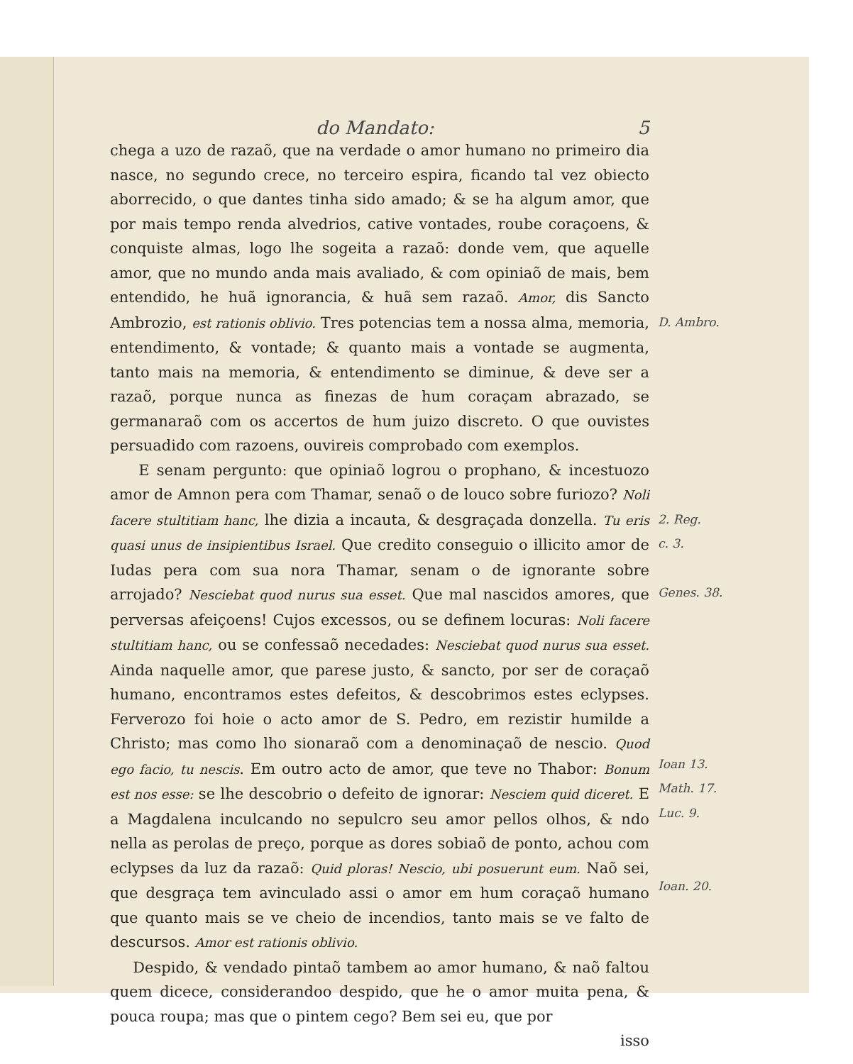do Mandato: 5
chega a uzo de razaõ, que na verdade o amor humano no primeiro dia nasce, no segundo crece, no terceiro espira, ficando tal vez obiecto aborrecido, o que dantes tinha sido amado; & se ha algum amor, que por mais tempo renda alvedrios, cative vontades, roube coraçoens, & conquiste almas, logo lhe sogeita a razaõ: donde vem, que aquelle amor, que no mundo anda mais avaliado, & com opiniaõ de mais, bem entendido, he huã ignorancia, & huã sem razaõ. Amor, dis Sancto Ambrozio, est rationis oblivio. Tres potencias tem a nossa alma, memoria, entendimento, & vontade; & quanto mais a vontade se augmenta, tanto mais na memoria, & entendimento se diminue, & deve ser a razaõ, porque nunca as finezas de hum coraçam abrazado, se germanaraõ com os accertos de hum juizo discreto. O que ouvistes persuadido com razoens, ouvireis comprobado com exemplos.
D. Ambro.
E senam pergunto: que opiniaõ logrou o prophano, & incestuozo amor de Amnon pera com Thamar, senaõ o de louco sobre furiozo? Noli facere stultitiam hanc, lhe dizia a incauta, & desgraçada donzella. Tu eris quasi unus de insipientibus Israel. Que credito conseguio o illicito amor de Iudas pera com sua nora Thamar, senam o de ignorante sobre arrojado? Nesciebat quod nurus sua esset. Que mal nascidos amores, que perversas afeiçoens! Cujos excessos, ou se definem locuras: Noli facere stultitiam hanc, ou se confessaõ necedades: Nesciebat quod nurus sua esset. Ainda naquelle amor, que parese justo, & sancto, por ser de coraçaõ humano, encontramos estes defeitos, & descobrimos estes eclypses. Ferverozo foi hoie o acto amor de S. Pedro, em rezistir humilde a Christo; mas como lho sionaraõ com a denominaçaõ de nescio. Quod ego facio, tu nescis. Em outro acto de amor, que teve no Thabor: Bonum est nos esse: se lhe descobrio o defeito de ignorar: Nesciem quid diceret. E a Magdalena inculcando no sepulcro seu amor pellos olhos, & ndo nella as perolas de preço, porque as dores sobiaõ de ponto, achou com eclypses da luz da razaõ: Quid ploras! Nescio, ubi posuerunt eum. Naõ sei, que desgraça tem avinculado assi o amor em hum coraçaõ humano que quanto mais se ve cheio de incendios, tanto mais se ve falto de descursos. Amor est rationis oblivio.
2. Reg.
c. 3.
Genes. 38.
Ioan 13.
Math. 17.
Luc. 9.
Ioan. 20.
Despido, & vendado pintaõ tambem ao amor humano, & naõ faltou quem dicece, considerandoo despido, que he o amor muita pena, & pouca roupa; mas que o pintem cego? Bem sei eu, que por
isso